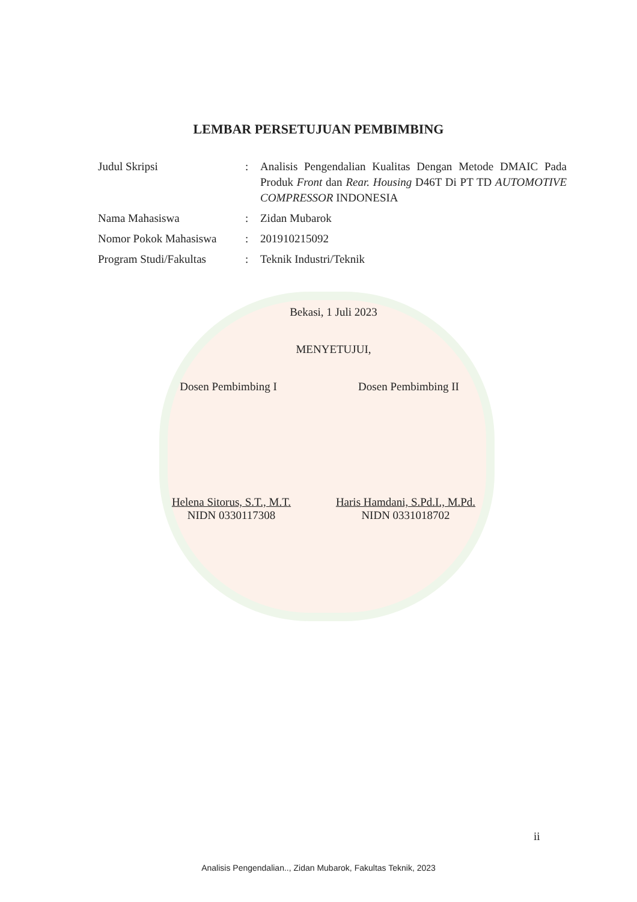LEMBAR PERSETUJUAN PEMBIMBING
| Judul Skripsi | : | Analisis Pengendalian Kualitas Dengan Metode DMAIC Pada Produk Front dan Rear. Housing D46T Di PT TD AUTOMOTIVE COMPRESSOR INDONESIA |
| Nama Mahasiswa | : | Zidan Mubarok |
| Nomor Pokok Mahasiswa | : | 201910215092 |
| Program Studi/Fakultas | : | Teknik Industri/Teknik |
Bekasi, 1 Juli 2023
MENYETUJUI,
Dosen Pembimbing I Dosen Pembimbing II
Helena Sitorus, S.T., M.T.
NIDN 0330117308
Haris Hamdani, S.Pd.I., M.Pd.
NIDN 0331018702
ii
Analisis Pengendalian.., Zidan Mubarok, Fakultas Teknik, 2023